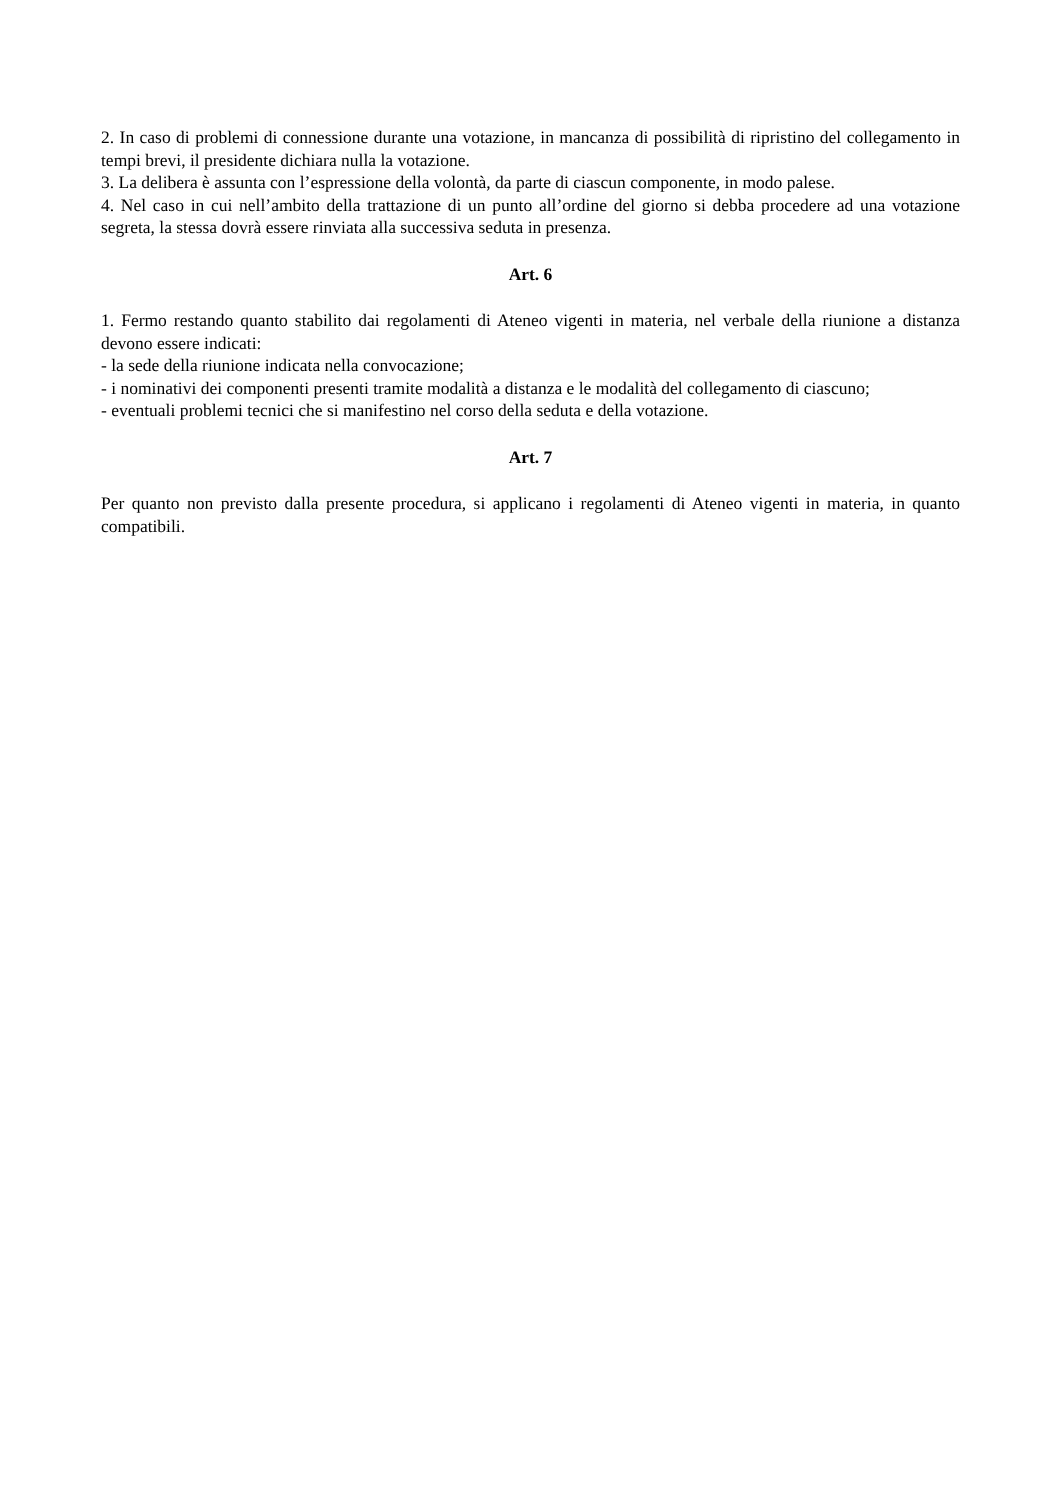2. In caso di problemi di connessione durante una votazione, in mancanza di possibilità di ripristino del collegamento in tempi brevi, il presidente dichiara nulla la votazione.
3. La delibera è assunta con l’espressione della volontà, da parte di ciascun componente, in modo palese.
4. Nel caso in cui nell’ambito della trattazione di un punto all’ordine del giorno si debba procedere ad una votazione segreta, la stessa dovrà essere rinviata alla successiva seduta in presenza.
Art. 6
1. Fermo restando quanto stabilito dai regolamenti di Ateneo vigenti in materia, nel verbale della riunione a distanza devono essere indicati:
- la sede della riunione indicata nella convocazione;
- i nominativi dei componenti presenti tramite modalità a distanza e le modalità del collegamento di ciascuno;
- eventuali problemi tecnici che si manifestino nel corso della seduta e della votazione.
Art. 7
Per quanto non previsto dalla presente procedura, si applicano i regolamenti di Ateneo vigenti in materia, in quanto compatibili.